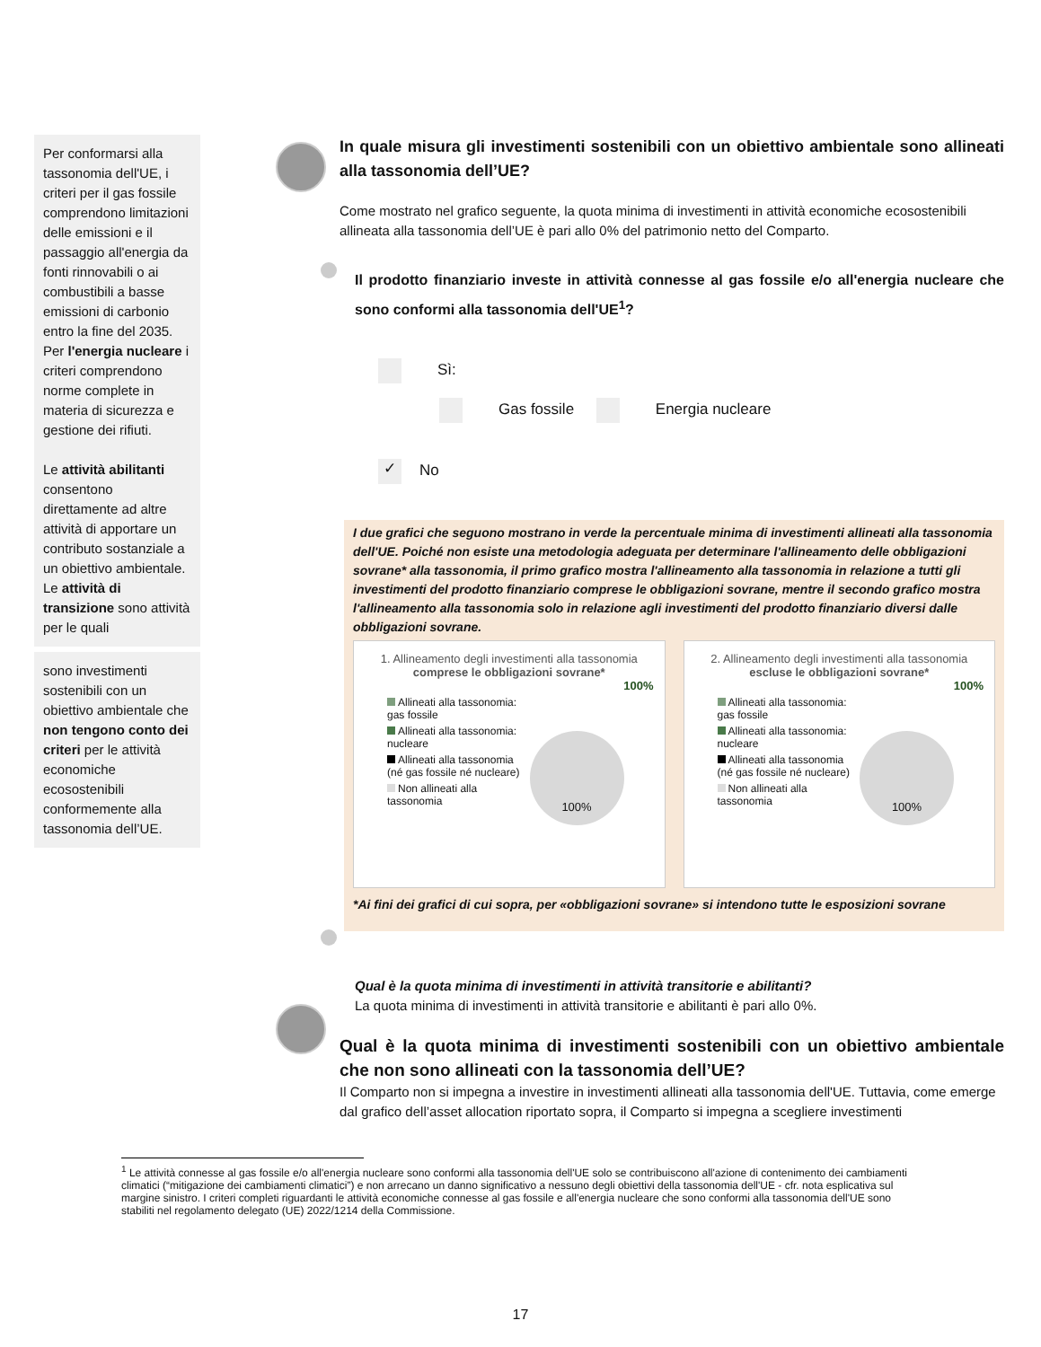Per conformarsi alla tassonomia dell'UE, i criteri per il gas fossile comprendono limitazioni delle emissioni e il passaggio all'energia da fonti rinnovabili o ai combustibili a basse emissioni di carbonio entro la fine del 2035. Per l'energia nucleare i criteri comprendono norme complete in materia di sicurezza e gestione dei rifiuti.
Le attività abilitanti consentono direttamente ad altre attività di apportare un contributo sostanziale a un obiettivo ambientale.
Le attività di transizione sono attività per le quali
sono investimenti sostenibili con un obiettivo ambientale che non tengono conto dei criteri per le attività economiche ecosostenibili conformemente alla tassonomia dell’UE.
In quale misura gli investimenti sostenibili con un obiettivo ambientale sono allineati alla tassonomia dell’UE?
Come mostrato nel grafico seguente, la quota minima di investimenti in attività economiche ecosostenibili allineata alla tassonomia dell’UE è pari allo 0% del patrimonio netto del Comparto.
Il prodotto finanziario investe in attività connesse al gas fossile e/o all'energia nucleare che sono conformi alla tassonomia dell'UE<sup>1</sup>?
Sì:
Gas fossile Energia nucleare
✓ No
I due grafici che seguono mostrano in verde la percentuale minima di investimenti allineati alla tassonomia dell'UE. Poiché non esiste una metodologia adeguata per determinare l'allineamento delle obbligazioni sovrane* alla tassonomia, il primo grafico mostra l'allineamento alla tassonomia in relazione a tutti gli investimenti del prodotto finanziario comprese le obbligazioni sovrane, mentre il secondo grafico mostra l'allineamento alla tassonomia solo in relazione agli investimenti del prodotto finanziario diversi dalle obbligazioni sovrane.
1. Allineamento degli investimenti alla tassonomia comprese le obbligazioni sovrane*
100%
Allineati alla tassonomia: gas fossile
Allineati alla tassonomia: nucleare
Allineati alla tassonomia (né gas fossile né nucleare)
Non allineati alla tassonomia
100%
2. Allineamento degli investimenti alla tassonomia escluse le obbligazioni sovrane*
100%
Allineati alla tassonomia: gas fossile
Allineati alla tassonomia: nucleare
Allineati alla tassonomia (né gas fossile né nucleare)
Non allineati alla tassonomia
100%
*Ai fini dei grafici di cui sopra, per «obbligazioni sovrane» si intendono tutte le esposizioni sovrane
Qual è la quota minima di investimenti in attività transitorie e abilitanti?
La quota minima di investimenti in attività transitorie e abilitanti è pari allo 0%.
Qual è la quota minima di investimenti sostenibili con un obiettivo ambientale che non sono allineati con la tassonomia dell’UE?
Il Comparto non si impegna a investire in investimenti allineati alla tassonomia dell'UE. Tuttavia, come emerge dal grafico dell’asset allocation riportato sopra, il Comparto si impegna a scegliere investimenti
<sup>1</sup> Le attività connesse al gas fossile e/o all'energia nucleare sono conformi alla tassonomia dell'UE solo se contribuiscono all'azione di contenimento dei cambiamenti climatici (“mitigazione dei cambiamenti climatici”) e non arrecano un danno significativo a nessuno degli obiettivi della tassonomia dell'UE - cfr. nota esplicativa sul margine sinistro. I criteri completi riguardanti le attività economiche connesse al gas fossile e all'energia nucleare che sono conformi alla tassonomia dell'UE sono stabiliti nel regolamento delegato (UE) 2022/1214 della Commissione.
17